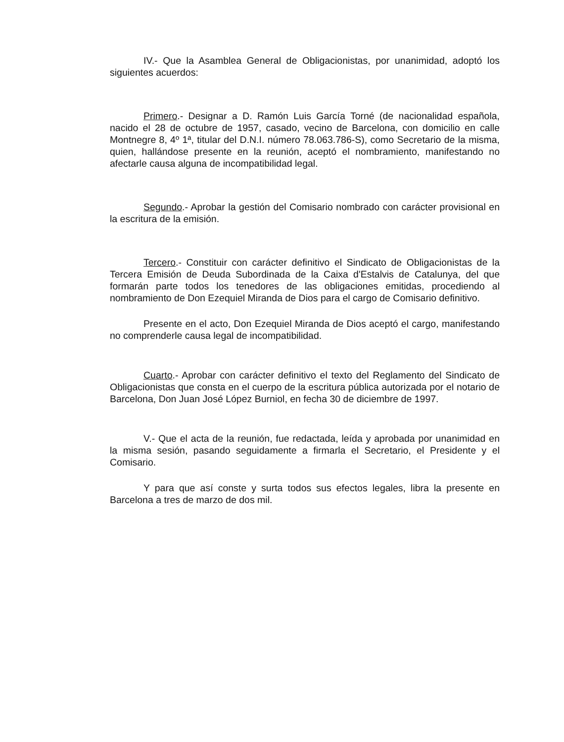IV.- Que la Asamblea General de Obligacionistas, por unanimidad, adoptó los siguientes acuerdos:
Primero.- Designar a D. Ramón Luis García Torné (de nacionalidad española, nacido el 28 de octubre de 1957, casado, vecino de Barcelona, con domicilio en calle Montnegre 8, 4º 1ª, titular del D.N.I. número 78.063.786-S), como Secretario de la misma, quien, hallándose presente en la reunión, aceptó el nombramiento, manifestando no afectarle causa alguna de incompatibilidad legal.
Segundo.- Aprobar la gestión del Comisario nombrado con carácter provisional en la escritura de la emisión.
Tercero.- Constituir con carácter definitivo el Sindicato de Obligacionistas de la Tercera Emisión de Deuda Subordinada de la Caixa d'Estalvis de Catalunya, del que formarán parte todos los tenedores de las obligaciones emitidas, procediendo al nombramiento de Don Ezequiel Miranda de Dios para el cargo de Comisario definitivo.
Presente en el acto, Don Ezequiel Miranda de Dios aceptó el cargo, manifestando no comprenderle causa legal de incompatibilidad.
Cuarto.- Aprobar con carácter definitivo el texto del Reglamento del Sindicato de Obligacionistas que consta en el cuerpo de la escritura pública autorizada por el notario de Barcelona, Don Juan José López Burniol, en fecha 30 de diciembre de 1997.
V.- Que el acta de la reunión, fue redactada, leída y aprobada por unanimidad en la misma sesión, pasando seguidamente a firmarla el Secretario, el Presidente y el Comisario.
Y para que así conste y surta todos sus efectos legales, libra la presente en Barcelona a tres de marzo de dos mil.